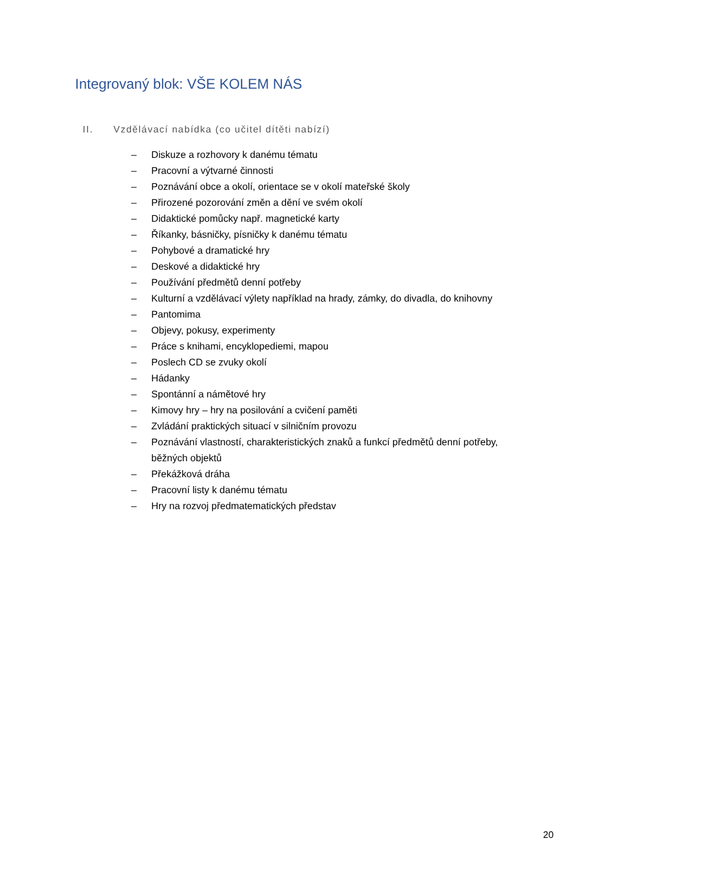Integrovaný blok: VŠE KOLEM NÁS
II. Vzdělávací nabídka (co učitel dítěti nabízí)
– Diskuze a rozhovory k danému tématu
– Pracovní a výtvarné činnosti
– Poznávání obce a okolí, orientace se v okolí mateřské školy
– Přirozené pozorování změn a dění ve svém okolí
– Didaktické pomůcky např. magnetické karty
– Říkanky, básničky, písničky k danému tématu
– Pohybové a dramatické hry
– Deskové a didaktické hry
– Používání předmětů denní potřeby
– Kulturní a vzdělávací výlety například na hrady, zámky, do divadla, do knihovny
– Pantomima
– Objevy, pokusy, experimenty
– Práce s knihami, encyklopediemi, mapou
– Poslech CD se zvuky okolí
– Hádanky
– Spontánní a námětové hry
– Kimovy hry – hry na posilování a cvičení paměti
– Zvládání praktických situací v silničním provozu
– Poznávání vlastností, charakteristických znaků a funkcí předmětů denní potřeby, běžných objektů
– Překážková dráha
– Pracovní listy k danému tématu
– Hry na rozvoj předmatematických představ
20